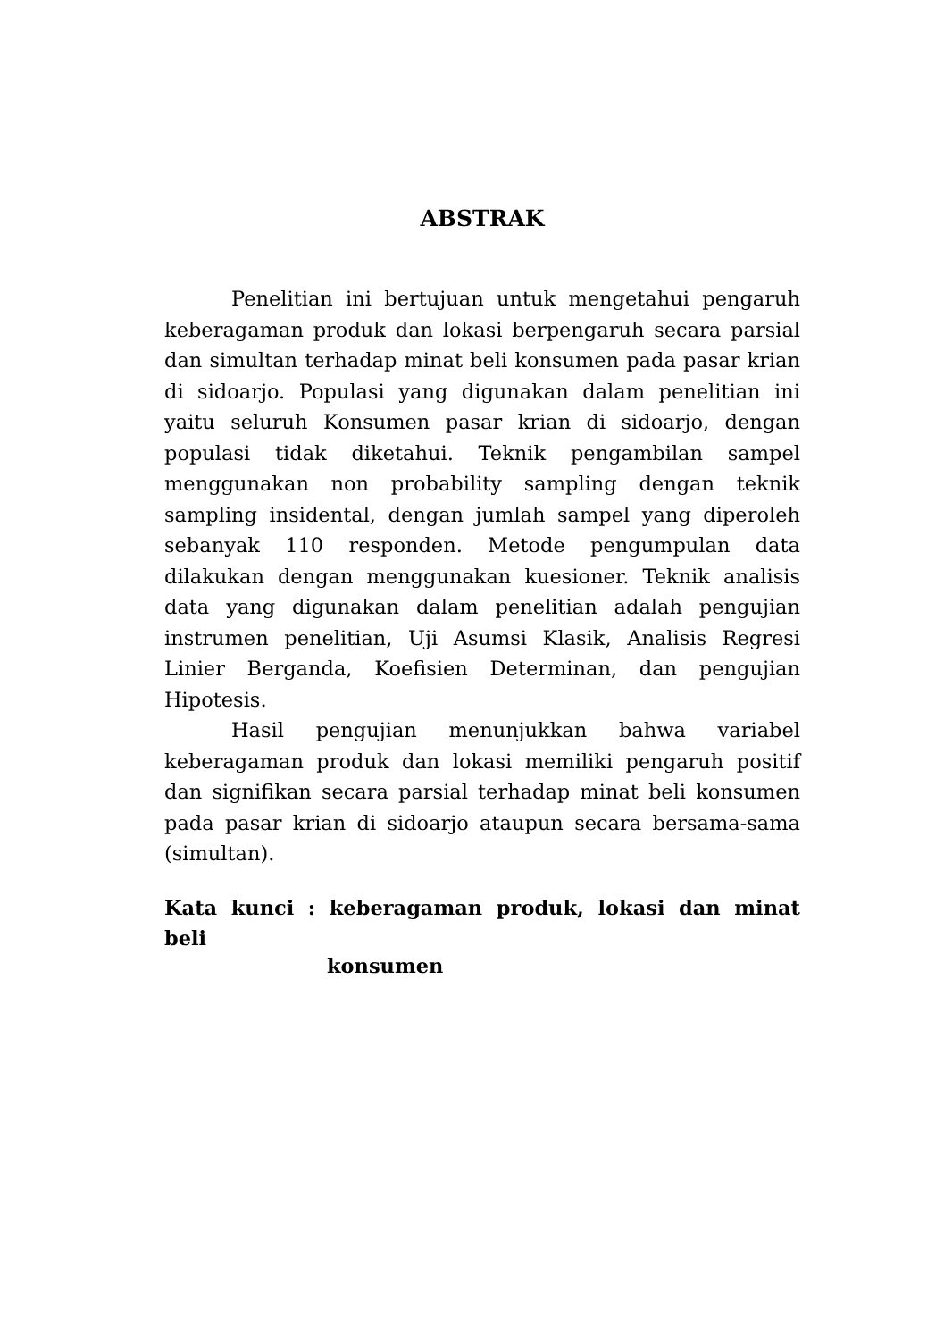ABSTRAK
Penelitian ini bertujuan untuk mengetahui pengaruh keberagaman produk dan lokasi berpengaruh secara parsial dan simultan terhadap minat beli konsumen pada pasar krian di sidoarjo. Populasi yang digunakan dalam penelitian ini yaitu seluruh Konsumen pasar krian di sidoarjo, dengan populasi tidak diketahui. Teknik pengambilan sampel menggunakan non probability sampling dengan teknik sampling insidental, dengan jumlah sampel yang diperoleh sebanyak 110 responden. Metode pengumpulan data dilakukan dengan menggunakan kuesioner. Teknik analisis data yang digunakan dalam penelitian adalah pengujian instrumen penelitian, Uji Asumsi Klasik, Analisis Regresi Linier Berganda, Koefisien Determinan, dan pengujian Hipotesis.
Hasil pengujian menunjukkan bahwa variabel keberagaman produk dan lokasi memiliki pengaruh positif dan signifikan secara parsial terhadap minat beli konsumen pada pasar krian di sidoarjo ataupun secara bersama-sama (simultan).
Kata kunci : keberagaman produk, lokasi dan minat beli
konsumen